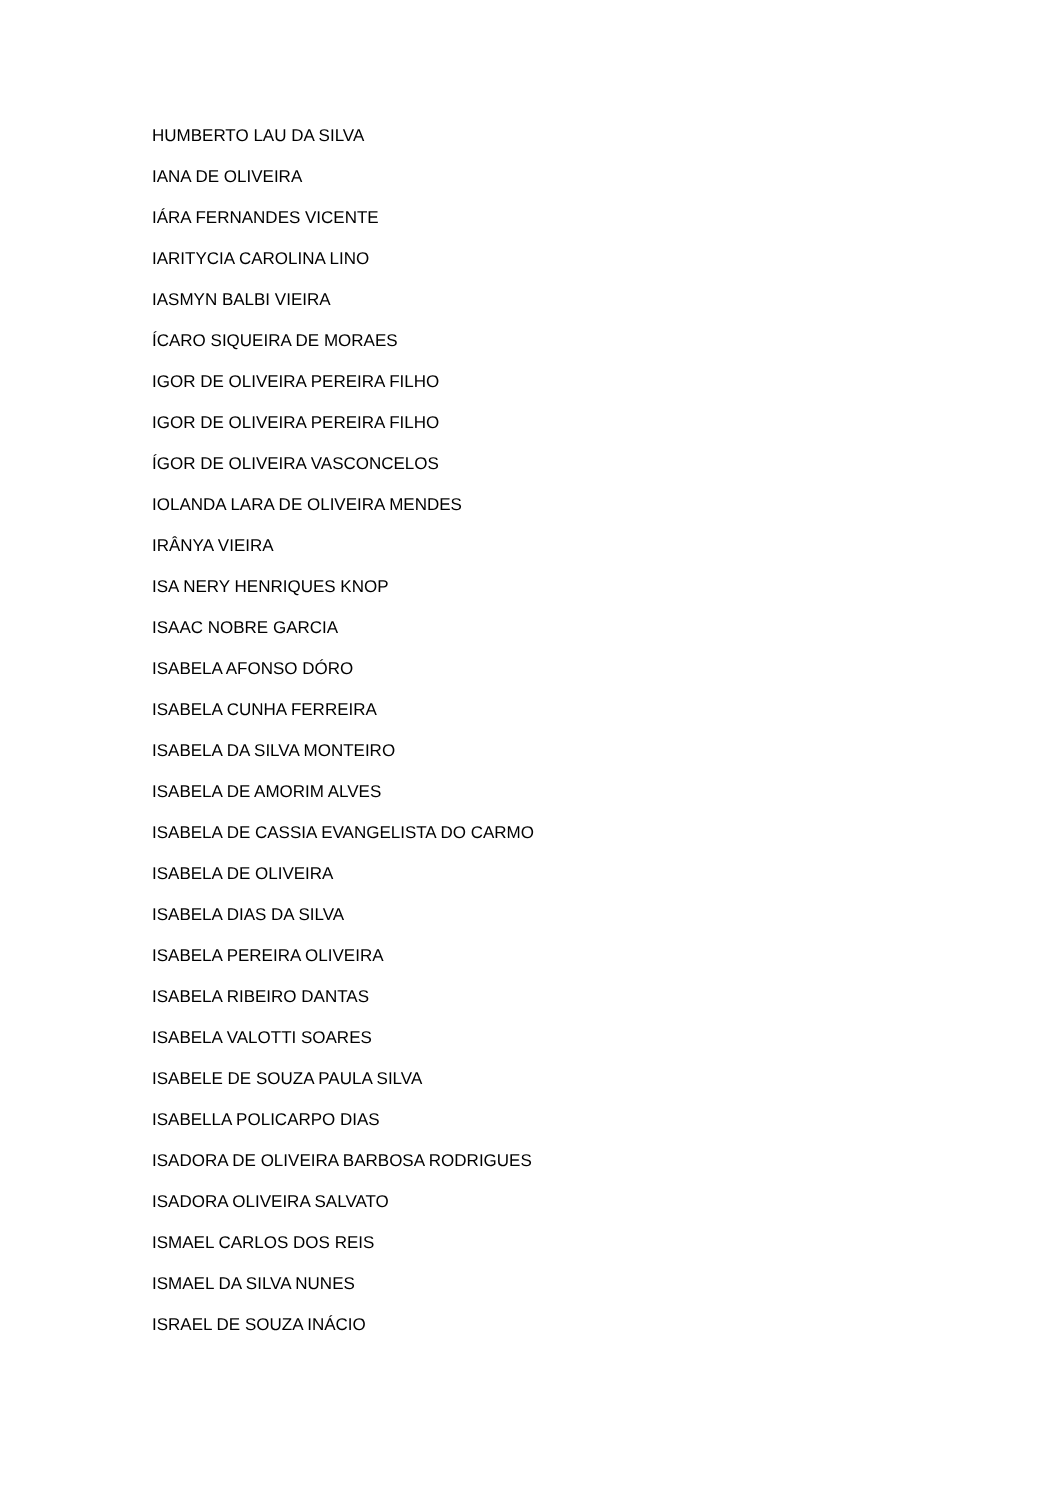HUMBERTO LAU DA SILVA
IANA DE OLIVEIRA
IÁRA FERNANDES VICENTE
IARITYCIA CAROLINA LINO
IASMYN BALBI VIEIRA
ÍCARO SIQUEIRA DE MORAES
IGOR DE OLIVEIRA PEREIRA FILHO
IGOR DE OLIVEIRA PEREIRA FILHO
ÍGOR DE OLIVEIRA VASCONCELOS
IOLANDA LARA DE OLIVEIRA MENDES
IRÂNYA VIEIRA
ISA NERY HENRIQUES KNOP
ISAAC NOBRE GARCIA
ISABELA AFONSO DÓRO
ISABELA CUNHA FERREIRA
ISABELA DA SILVA MONTEIRO
ISABELA DE AMORIM ALVES
ISABELA DE CASSIA EVANGELISTA DO CARMO
ISABELA DE OLIVEIRA
ISABELA DIAS DA SILVA
ISABELA PEREIRA OLIVEIRA
ISABELA RIBEIRO DANTAS
ISABELA VALOTTI SOARES
ISABELE DE SOUZA PAULA SILVA
ISABELLA POLICARPO DIAS
ISADORA DE OLIVEIRA BARBOSA RODRIGUES
ISADORA OLIVEIRA SALVATO
ISMAEL CARLOS DOS REIS
ISMAEL DA SILVA NUNES
ISRAEL DE SOUZA INÁCIO